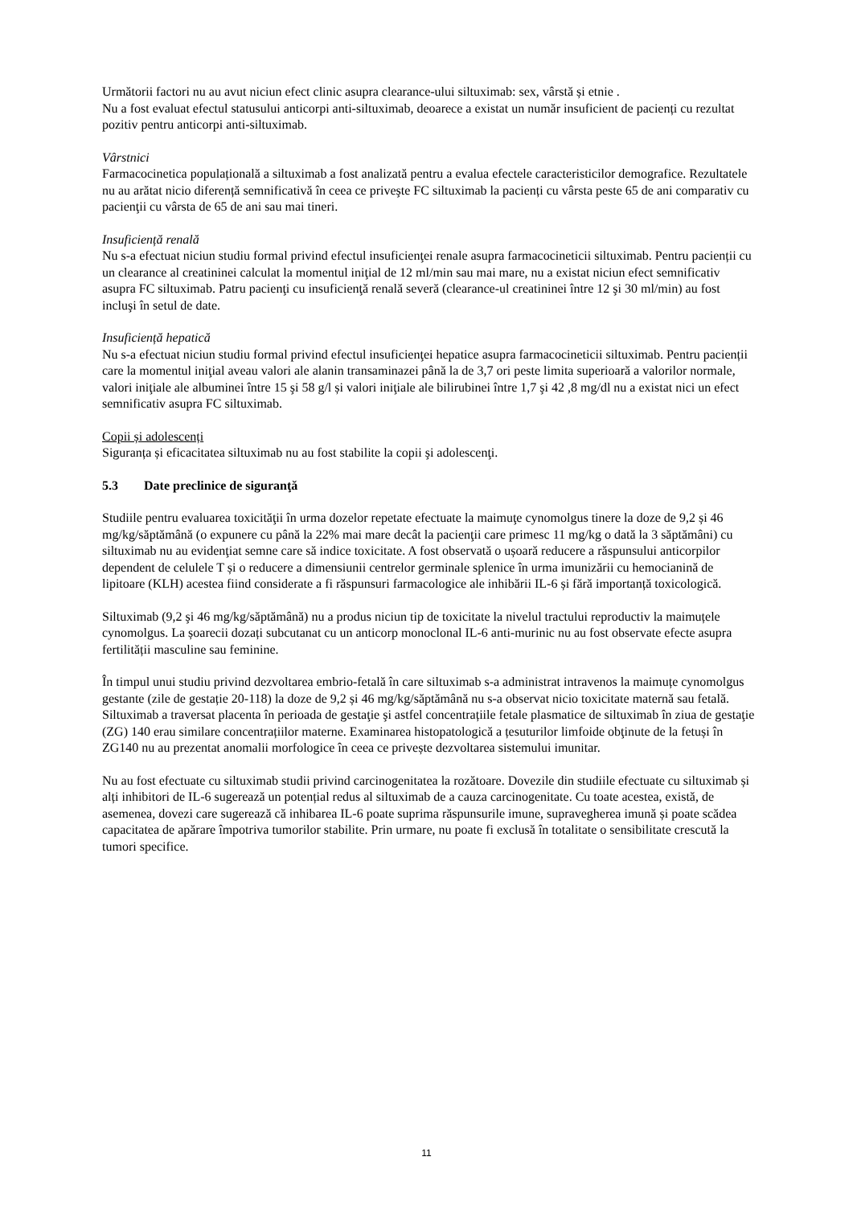Următorii factori nu au avut niciun efect clinic asupra clearance-ului siltuximab: sex, vârstă și etnie .
Nu a fost evaluat efectul statusului anticorpi anti-siltuximab, deoarece a existat un număr insuficient de pacienți cu rezultat pozitiv pentru anticorpi anti-siltuximab.
Vârstnici
Farmacocinetica populațională a siltuximab a fost analizată pentru a evalua efectele caracteristicilor demografice. Rezultatele nu au arătat nicio diferență semnificativă în ceea ce priveşte FC siltuximab la pacienți cu vârsta peste 65 de ani comparativ cu pacienţii cu vârsta de 65 de ani sau mai tineri.
Insuficiență renală
Nu s-a efectuat niciun studiu formal privind efectul insuficienţei renale asupra farmacocineticii siltuximab. Pentru pacienții cu un clearance al creatininei calculat la momentul iniţial de 12 ml/min sau mai mare, nu a existat niciun efect semnificativ asupra FC siltuximab. Patru pacienţi cu insuficienţă renală severă (clearance-ul creatininei între 12 şi 30 ml/min) au fost incluşi în setul de date.
Insuficiență hepatică
Nu s-a efectuat niciun studiu formal privind efectul insuficienţei hepatice asupra farmacocineticii siltuximab. Pentru pacienții care la momentul iniţial aveau valori ale alanin transaminazei până la de 3,7 ori peste limita superioară a valorilor normale, valori iniţiale ale albuminei între 15 şi 58 g/l și valori iniţiale ale bilirubinei între 1,7 şi 42 ,8 mg/dl nu a existat nici un efect semnificativ asupra FC siltuximab.
Copii și adolescenți
Siguranța și eficacitatea siltuximab nu au fost stabilite la copii şi adolescenţi.
5.3 Date preclinice de siguranţă
Studiile pentru evaluarea toxicităţii în urma dozelor repetate efectuate la maimuţe cynomolgus tinere la doze de 9,2 și 46 mg/kg/săptămână (o expunere cu până la 22% mai mare decât la pacienţii care primesc 11 mg/kg o dată la 3 săptămâni) cu siltuximab nu au evidenţiat semne care să indice toxicitate. A fost observată o ușoară reducere a răspunsului anticorpilor dependent de celulele T și o reducere a dimensiunii centrelor germinale splenice în urma imunizării cu hemocianină de lipitoare (KLH) acestea fiind considerate a fi răspunsuri farmacologice ale inhibării IL-6 și fără importanță toxicologică.
Siltuximab (9,2 şi 46 mg/kg/săptămână) nu a produs niciun tip de toxicitate la nivelul tractului reproductiv la maimuțele cynomolgus. La șoarecii dozați subcutanat cu un anticorp monoclonal IL-6 anti-murinic nu au fost observate efecte asupra fertilității masculine sau feminine.
În timpul unui studiu privind dezvoltarea embrio-fetală în care siltuximab s-a administrat intravenos la maimuțe cynomolgus gestante (zile de gestație 20-118) la doze de 9,2 și 46 mg/kg/săptămână nu s-a observat nicio toxicitate maternă sau fetală. Siltuximab a traversat placenta în perioada de gestaţie şi astfel concentrațiile fetale plasmatice de siltuximab în ziua de gestaţie (ZG) 140 erau similare concentrațiilor materne. Examinarea histopatologică a țesuturilor limfoide obţinute de la fetuși în ZG140 nu au prezentat anomalii morfologice în ceea ce privește dezvoltarea sistemului imunitar.
Nu au fost efectuate cu siltuximab studii privind carcinogenitatea la rozătoare. Dovezile din studiile efectuate cu siltuximab și alți inhibitori de IL-6 sugerează un potențial redus al siltuximab de a cauza carcinogenitate. Cu toate acestea, există, de asemenea, dovezi care sugerează că inhibarea IL-6 poate suprima răspunsurile imune, supravegherea imună și poate scădea capacitatea de apărare împotriva tumorilor stabilite. Prin urmare, nu poate fi exclusă în totalitate o sensibilitate crescută la tumori specifice.
11